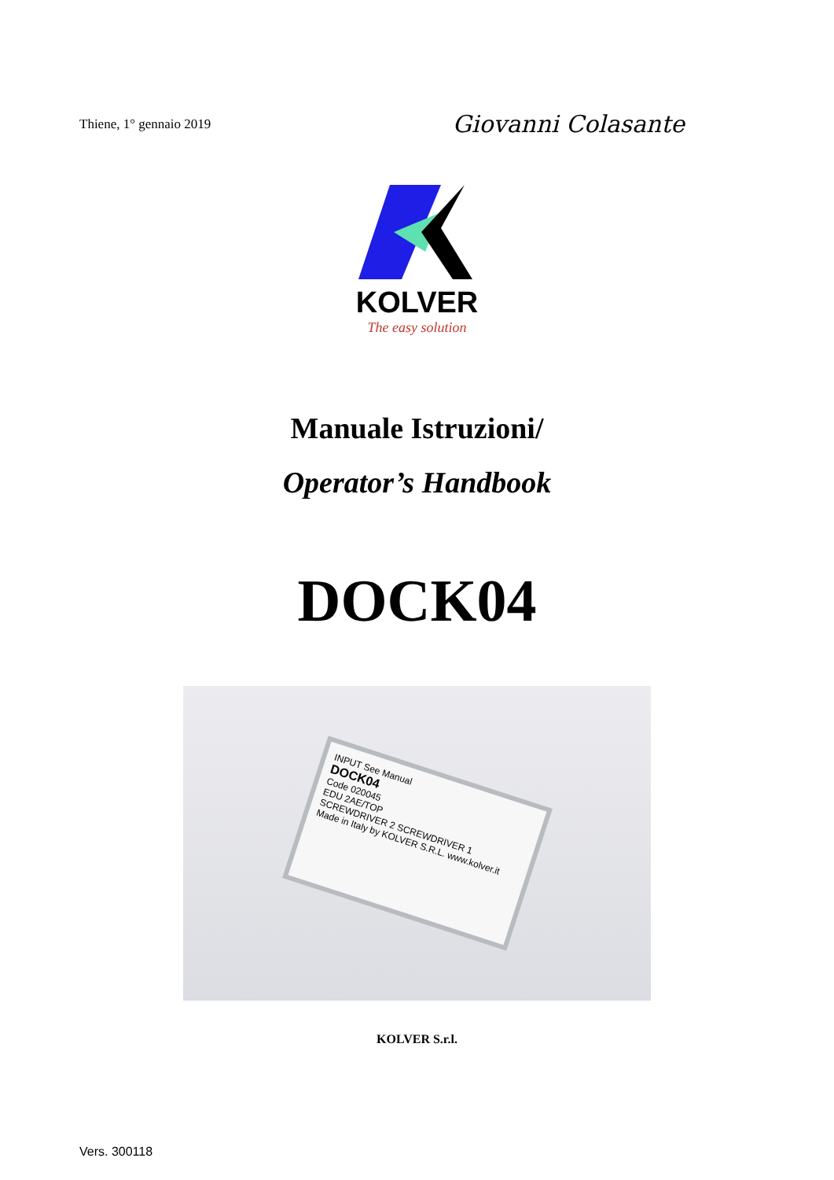Thiene, 1° gennaio 2019 Giovanni Colasante
KOLVER
The easy solution
Manuale Istruzioni/
Operator’s Handbook
DOCK04
INPUT See Manual
DOCK04
Code 020045
EDU 2AE/TOP
SCREWDRIVER 2 SCREWDRIVER 1
Made in Italy by KOLVER S.R.L. www.kolver.it
KOLVER S.r.l.
Vers. 300118